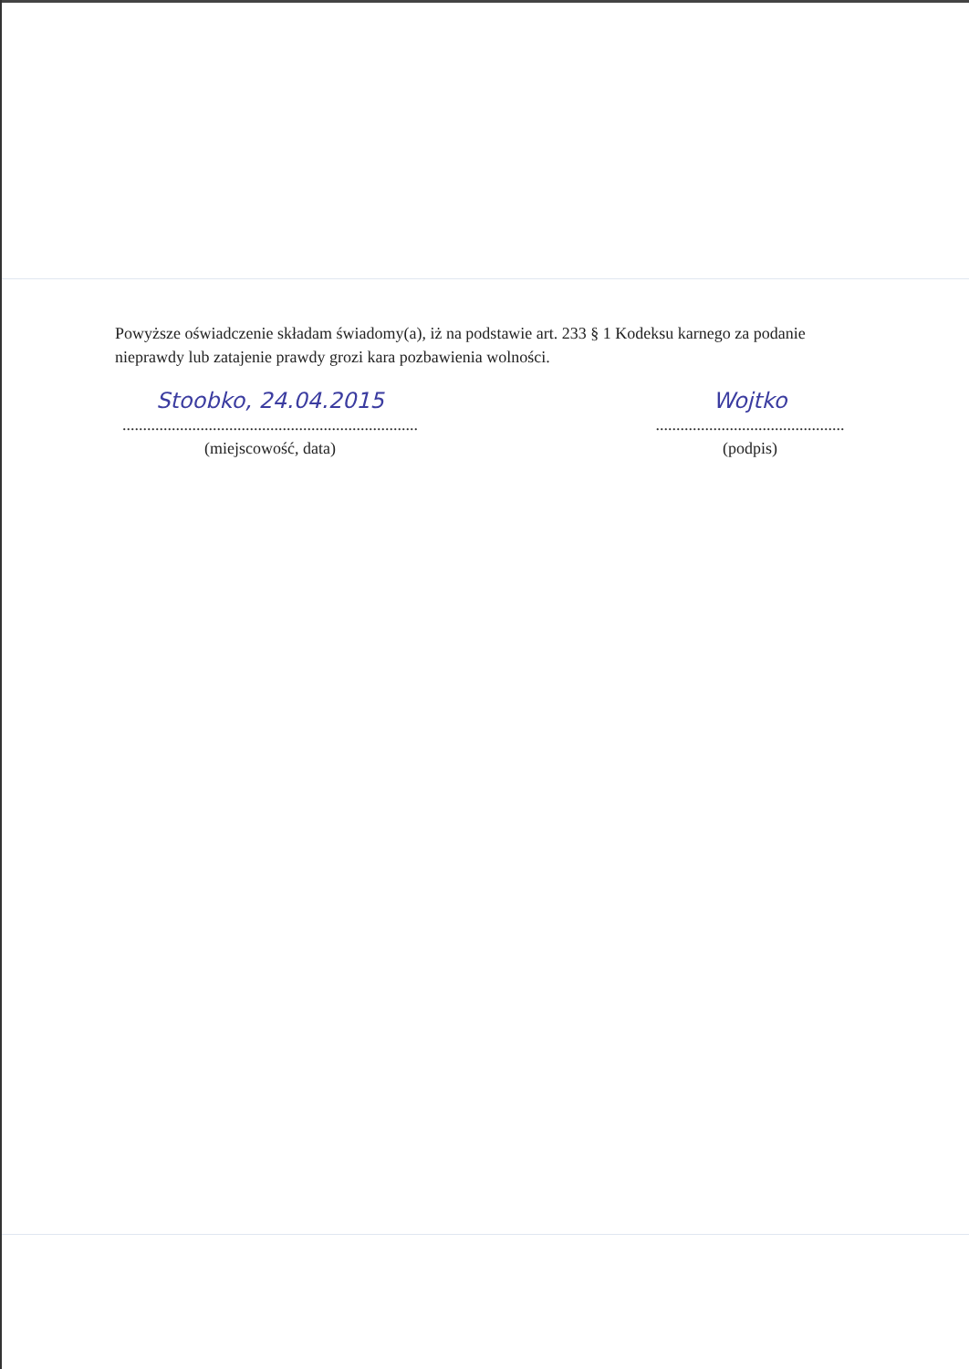Powyższe oświadczenie składam świadomy(a), iż na podstawie art. 233 § 1 Kodeksu karnego za podanie nieprawdy lub zatajenie prawdy grozi kara pozbawienia wolności.
Stoobko, 24.04.2015
........................................................................
(miejscowość, data)
Wojtko
..............................................
(podpis)